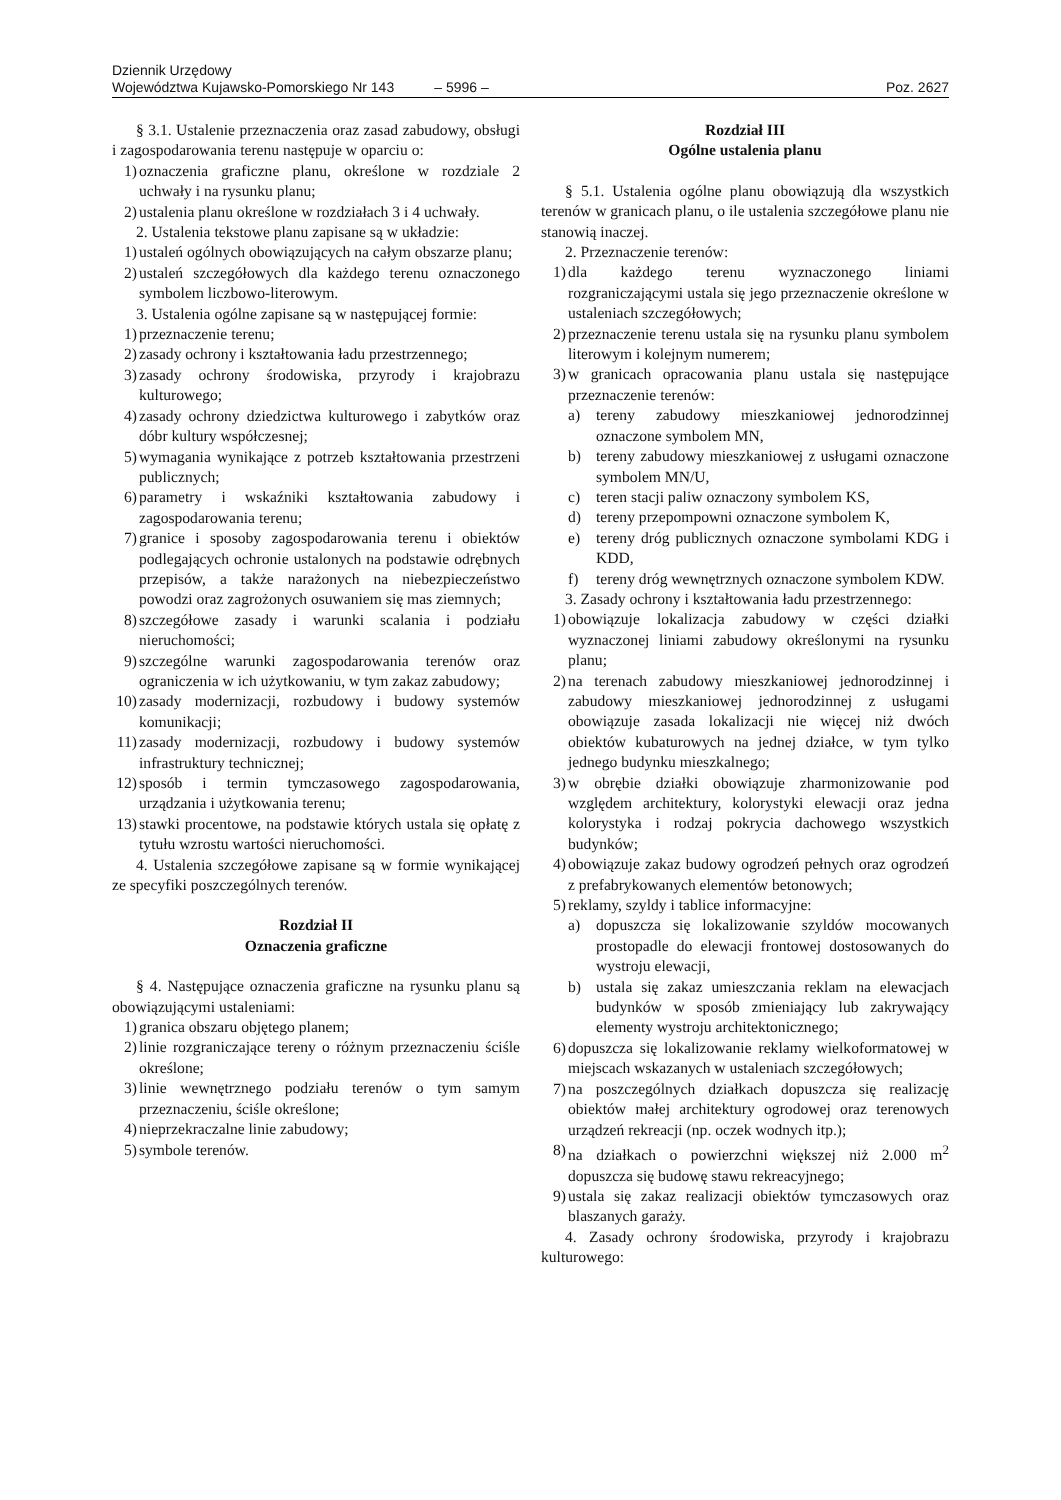Dziennik Urzędowy
Województwa Kujawsko-Pomorskiego Nr 143 – 5996 – Poz. 2627
§ 3.1. Ustalenie przeznaczenia oraz zasad zabudowy, obsługi i zagospodarowania terenu następuje w oparciu o:
1) oznaczenia graficzne planu, określone w rozdziale 2 uchwały i na rysunku planu;
2) ustalenia planu określone w rozdziałach 3 i 4 uchwały.
2. Ustalenia tekstowe planu zapisane są w układzie:
1) ustaleń ogólnych obowiązujących na całym obszarze planu;
2) ustaleń szczegółowych dla każdego terenu oznaczonego symbolem liczbowo-literowym.
3. Ustalenia ogólne zapisane są w następującej formie:
1) przeznaczenie terenu;
2) zasady ochrony i kształtowania ładu przestrzennego;
3) zasady ochrony środowiska, przyrody i krajobrazu kulturowego;
4) zasady ochrony dziedzictwa kulturowego i zabytków oraz dóbr kultury współczesnej;
5) wymagania wynikające z potrzeb kształtowania przestrzeni publicznych;
6) parametry i wskaźniki kształtowania zabudowy i zagospodarowania terenu;
7) granice i sposoby zagospodarowania terenu i obiektów podlegających ochronie ustalonych na podstawie odrębnych przepisów, a także narażonych na niebezpieczeństwo powodzi oraz zagrożonych osuwaniem się mas ziemnych;
8) szczegółowe zasady i warunki scalania i podziału nieruchomości;
9) szczególne warunki zagospodarowania terenów oraz ograniczenia w ich użytkowaniu, w tym zakaz zabudowy;
10) zasady modernizacji, rozbudowy i budowy systemów komunikacji;
11) zasady modernizacji, rozbudowy i budowy systemów infrastruktury technicznej;
12) sposób i termin tymczasowego zagospodarowania, urządzania i użytkowania terenu;
13) stawki procentowe, na podstawie których ustala się opłatę z tytułu wzrostu wartości nieruchomości.
4. Ustalenia szczegółowe zapisane są w formie wynikającej ze specyfiki poszczególnych terenów.
Rozdział II
Oznaczenia graficzne
§ 4. Następujące oznaczenia graficzne na rysunku planu są obowiązującymi ustaleniami:
1) granica obszaru objętego planem;
2) linie rozgraniczające tereny o różnym przeznaczeniu ściśle określone;
3) linie wewnętrznego podziału terenów o tym samym przeznaczeniu, ściśle określone;
4) nieprzekraczalne linie zabudowy;
5) symbole terenów.
Rozdział III
Ogólne ustalenia planu
§ 5.1. Ustalenia ogólne planu obowiązują dla wszystkich terenów w granicach planu, o ile ustalenia szczegółowe planu nie stanowią inaczej.
2. Przeznaczenie terenów:
1) dla każdego terenu wyznaczonego liniami rozgraniczającymi ustala się jego przeznaczenie określone w ustaleniach szczegółowych;
2) przeznaczenie terenu ustala się na rysunku planu symbolem literowym i kolejnym numerem;
3) w granicach opracowania planu ustala się następujące przeznaczenie terenów:
a) tereny zabudowy mieszkaniowej jednorodzinnej oznaczone symbolem MN,
b) tereny zabudowy mieszkaniowej z usługami oznaczone symbolem MN/U,
c) teren stacji paliw oznaczony symbolem KS,
d) tereny przepompowni oznaczone symbolem K,
e) tereny dróg publicznych oznaczone symbolami KDG i KDD,
f) tereny dróg wewnętrznych oznaczone symbolem KDW.
3. Zasady ochrony i kształtowania ładu przestrzennego:
1) obowiązuje lokalizacja zabudowy w części działki wyznaczonej liniami zabudowy określonymi na rysunku planu;
2) na terenach zabudowy mieszkaniowej jednorodzinnej i zabudowy mieszkaniowej jednorodzinnej z usługami obowiązuje zasada lokalizacji nie więcej niż dwóch obiektów kubaturowych na jednej działce, w tym tylko jednego budynku mieszkalnego;
3) w obrębie działki obowiązuje zharmonizowanie pod względem architektury, kolorystyki elewacji oraz jedna kolorystyka i rodzaj pokrycia dachowego wszystkich budynków;
4) obowiązuje zakaz budowy ogrodzeń pełnych oraz ogrodzeń z prefabrykowanych elementów betonowych;
5) reklamy, szyldy i tablice informacyjne:
a) dopuszcza się lokalizowanie szyldów mocowanych prostopadle do elewacji frontowej dostosowanych do wystroju elewacji,
b) ustala się zakaz umieszczania reklam na elewacjach budynków w sposób zmieniający lub zakrywający elementy wystroju architektonicznego;
6) dopuszcza się lokalizowanie reklamy wielkoformatowej w miejscach wskazanych w ustaleniach szczegółowych;
7) na poszczególnych działkach dopuszcza się realizację obiektów małej architektury ogrodowej oraz terenowych urządzeń rekreacji (np. oczek wodnych itp.);
8) na działkach o powierzchni większej niż 2.000 m<sup>2</sup> dopuszcza się budowę stawu rekreacyjnego;
9) ustala się zakaz realizacji obiektów tymczasowych oraz blaszanych garaży.
4. Zasady ochrony środowiska, przyrody i krajobrazu kulturowego: